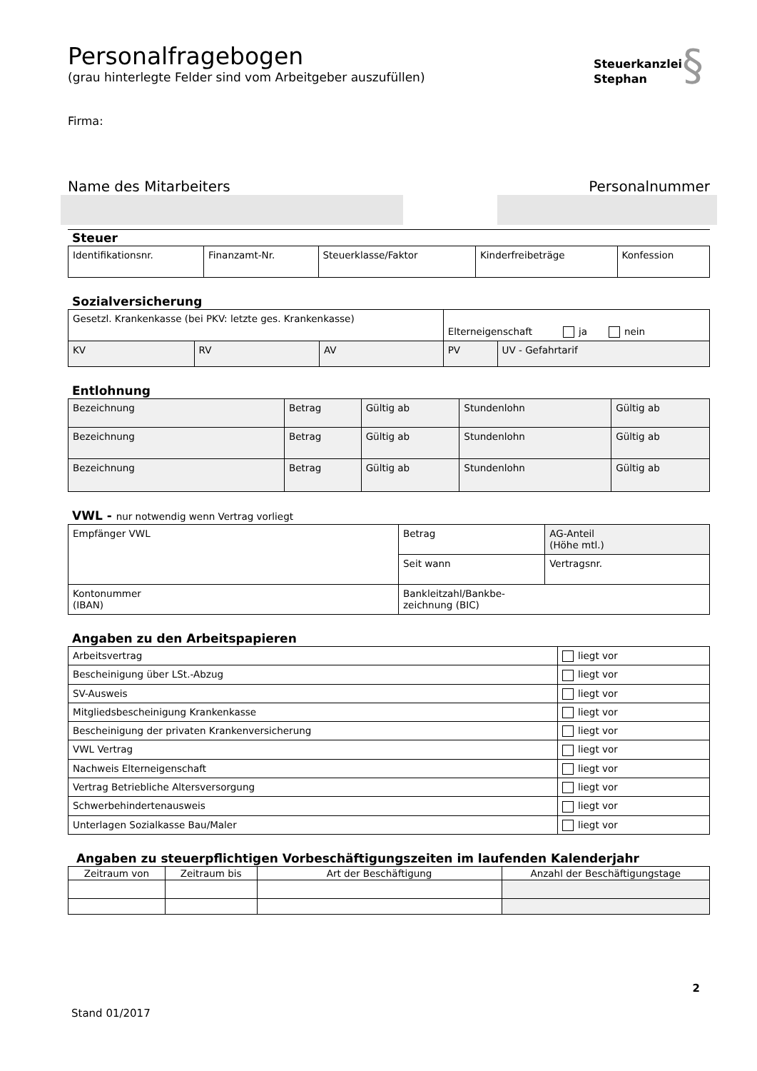Personalfragebogen
(grau hinterlegte Felder sind vom Arbeitgeber auszufüllen)
Steuerkanzlei§
Stephan
Firma:
Name des Mitarbeiters Personalnummer
Steuer
| Identifikationsnr. | Finanzamt-Nr. | Steuerklasse/Faktor | Kinderfreibeträge | Konfession |
Sozialversicherung
| Gesetzl. Krankenkasse (bei PKV: letzte ges. Krankenkasse) | | | Elterneigenschaft ja nein | |
| KV | RV | AV | PV | UV - Gefahrtarif |
Entlohnung
| Bezeichnung | Betrag | Gültig ab | Stundenlohn | Gültig ab |
| Bezeichnung | Betrag | Gültig ab | Stundenlohn | Gültig ab |
| Bezeichnung | Betrag | Gültig ab | Stundenlohn | Gültig ab |
VWL - nur notwendig wenn Vertrag vorliegt
| Empfänger VWL | Betrag | AG-Anteil (Höhe mtl.) |
| | Seit wann | Vertragsnr. |
| Kontonummer (IBAN) | Bankleitzahl/Bankbe- zeichnung (BIC) | |
Angaben zu den Arbeitspapieren
| Arbeitsvertrag | liegt vor |
| Bescheinigung über LSt.-Abzug | liegt vor |
| SV-Ausweis | liegt vor |
| Mitgliedsbescheinigung Krankenkasse | liegt vor |
| Bescheinigung der privaten Krankenversicherung | liegt vor |
| VWL Vertrag | liegt vor |
| Nachweis Elterneigenschaft | liegt vor |
| Vertrag Betriebliche Altersversorgung | liegt vor |
| Schwerbehindertenausweis | liegt vor |
| Unterlagen Sozialkasse Bau/Maler | liegt vor |
Angaben zu steuerpflichtigen Vorbeschäftigungszeiten im laufenden Kalenderjahr
| Zeitraum von | Zeitraum bis | Art der Beschäftigung | Anzahl der Beschäftigungstage |
| --- | --- | --- | --- |
2
Stand 01/2017